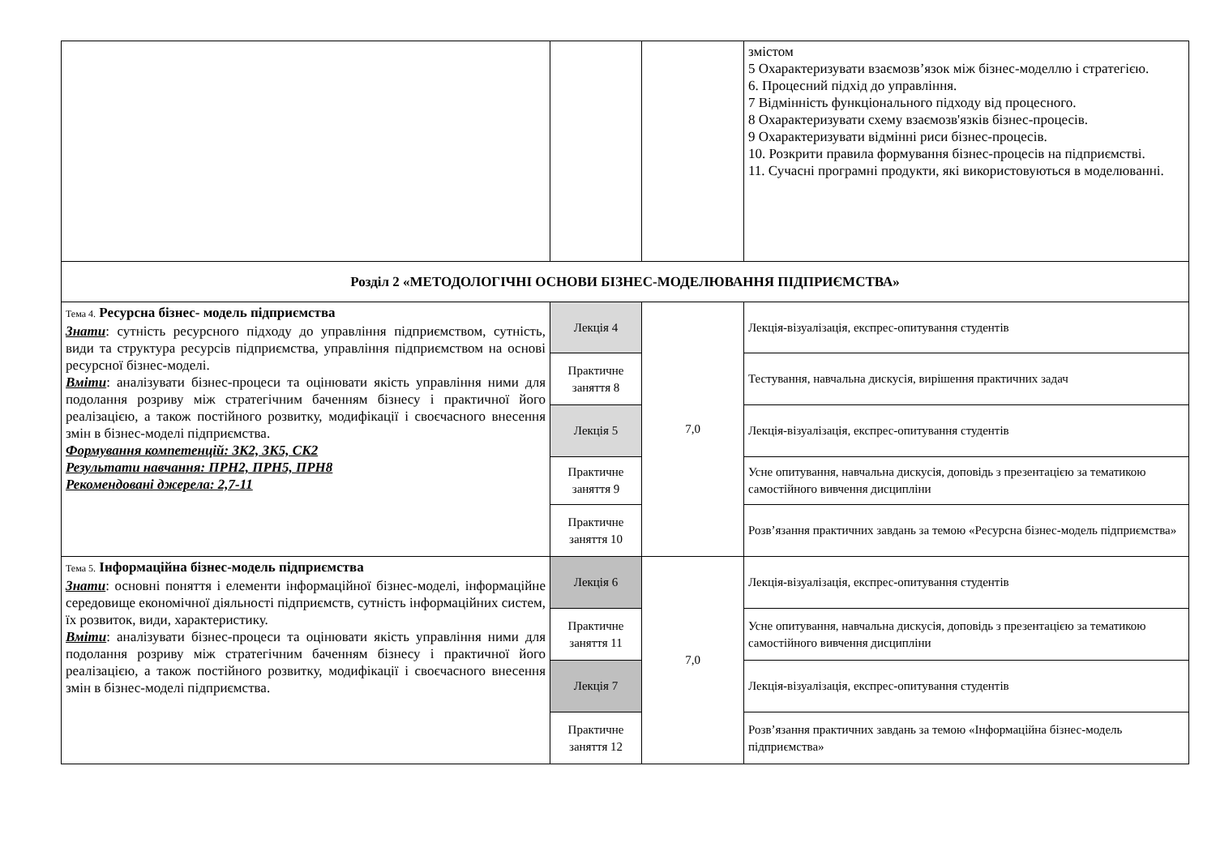| | | | змістом 5 Охарактеризувати взаємозв’язок між бізнес-моделлю і стратегією. 6. Процесний підхід до управління. 7 Відмінність функціонального підходу від процесного. 8 Охарактеризувати схему взаємозв'язків бізнес-процесів. 9 Охарактеризувати відмінні риси бізнес-процесів. 10. Розкрити правила формування бізнес-процесів на підприємстві. 11. Сучасні програмні продукти, які використовуються в моделюванні. |
| Розділ 2 «МЕТОДОЛОГІЧНІ ОСНОВИ БІЗНЕС-МОДЕЛЮВАННЯ ПІДПРИЄМСТВА» | | | |
| Тема 4. Ресурсна бізнес- модель підприємства Знати : сутність ресурсного підходу до управління підприємством, сутність, види та структура ресурсів підприємства, управління підприємством на основі ресурсної бізнес-моделі. Вміти : аналізувати бізнес-процеси та оцінювати якість управління ними для подолання розриву між стратегічним баченням бізнесу і практичної його реалізацією, а також постійного розвитку, модифікації і своєчасного внесення змін в бізнес-моделі підприємства. Формування компетенцій: ЗК2, ЗК5, СК2 Результати навчання: ПРН2, ПРН5, ПРН8 Рекомендовані джерела: 2,7-11 | Лекція 4 | 7,0 | Лекція-візуалізація, експрес-опитування студентів |
| | Практичне заняття 8 | | Тестування, навчальна дискусія, вирішення практичних задач |
| | Лекція 5 | | Лекція-візуалізація, експрес-опитування студентів |
| | Практичне заняття 9 | | Усне опитування, навчальна дискусія, доповідь з презентацією за тематикою самостійного вивчення дисципліни |
| | Практичне заняття 10 | | Розв’язання практичних завдань за темою «Ресурсна бізнес-модель підприємства» |
| Тема 5. Інформаційна бізнес-модель підприємства Знати : основні поняття і елементи інформаційної бізнес-моделі, інформаційне середовище економічної діяльності підприємств, сутність інформаційних систем, їх розвиток, види, характеристику. Вміти : аналізувати бізнес-процеси та оцінювати якість управління ними для подолання розриву між стратегічним баченням бізнесу і практичної його реалізацією, а також постійного розвитку, модифікації і своєчасного внесення змін в бізнес-моделі підприємства. | Лекція 6 | 7,0 | Лекція-візуалізація, експрес-опитування студентів |
| | Практичне заняття 11 | | Усне опитування, навчальна дискусія, доповідь з презентацією за тематикою самостійного вивчення дисципліни |
| | Лекція 7 | | Лекція-візуалізація, експрес-опитування студентів |
| | Практичне заняття 12 | | Розв’язання практичних завдань за темою «Інформаційна бізнес-модель підприємства» |